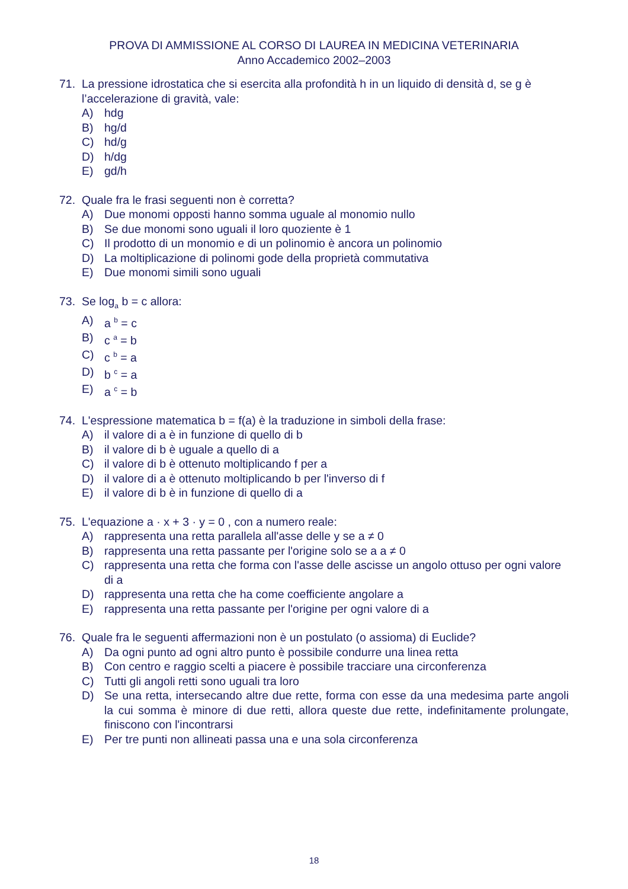PROVA DI AMMISSIONE AL CORSO DI LAUREA IN MEDICINA VETERINARIA
Anno Accademico 2002–2003
71. La pressione idrostatica che si esercita alla profondità h in un liquido di densità d, se g è l’accelerazione di gravità, vale:
A) hdg
B) hg/d
C) hd/g
D) h/dg
E) gd/h
72. Quale fra le frasi seguenti non è corretta?
A) Due monomi opposti hanno somma uguale al monomio nullo
B) Se due monomi sono uguali il loro quoziente è 1
C) Il prodotto di un monomio e di un polinomio è ancora un polinomio
D) La moltiplicazione di polinomi gode della proprietà commutativa
E) Due monomi simili sono uguali
73. Se log<sub>a</sub> b = c allora:
A) a <sup>b</sup> = c
B) c <sup>a</sup> = b
C) c <sup>b</sup> = a
D) b <sup>c</sup> = a
E) a <sup>c</sup> = b
74. L'espressione matematica b = f(a) è la traduzione in simboli della frase:
A) il valore di a è in funzione di quello di b
B) il valore di b è uguale a quello di a
C) il valore di b è ottenuto moltiplicando f per a
D) il valore di a è ottenuto moltiplicando b per l'inverso di f
E) il valore di b è in funzione di quello di a
75. L'equazione a · x + 3 · y = 0 , con a numero reale:
A) rappresenta una retta parallela all'asse delle y se a ≠ 0
B) rappresenta una retta passante per l'origine solo se a a ≠ 0
C) rappresenta una retta che forma con l'asse delle ascisse un angolo ottuso per ogni valore di a
D) rappresenta una retta che ha come coefficiente angolare a
E) rappresenta una retta passante per l'origine per ogni valore di a
76. Quale fra le seguenti affermazioni non è un postulato (o assioma) di Euclide?
A) Da ogni punto ad ogni altro punto è possibile condurre una linea retta
B) Con centro e raggio scelti a piacere è possibile tracciare una circonferenza
C) Tutti gli angoli retti sono uguali tra loro
D) Se una retta, intersecando altre due rette, forma con esse da una medesima parte angoli la cui somma è minore di due retti, allora queste due rette, indefinitamente prolungate, finiscono con l'incontrarsi
E) Per tre punti non allineati passa una e una sola circonferenza
18